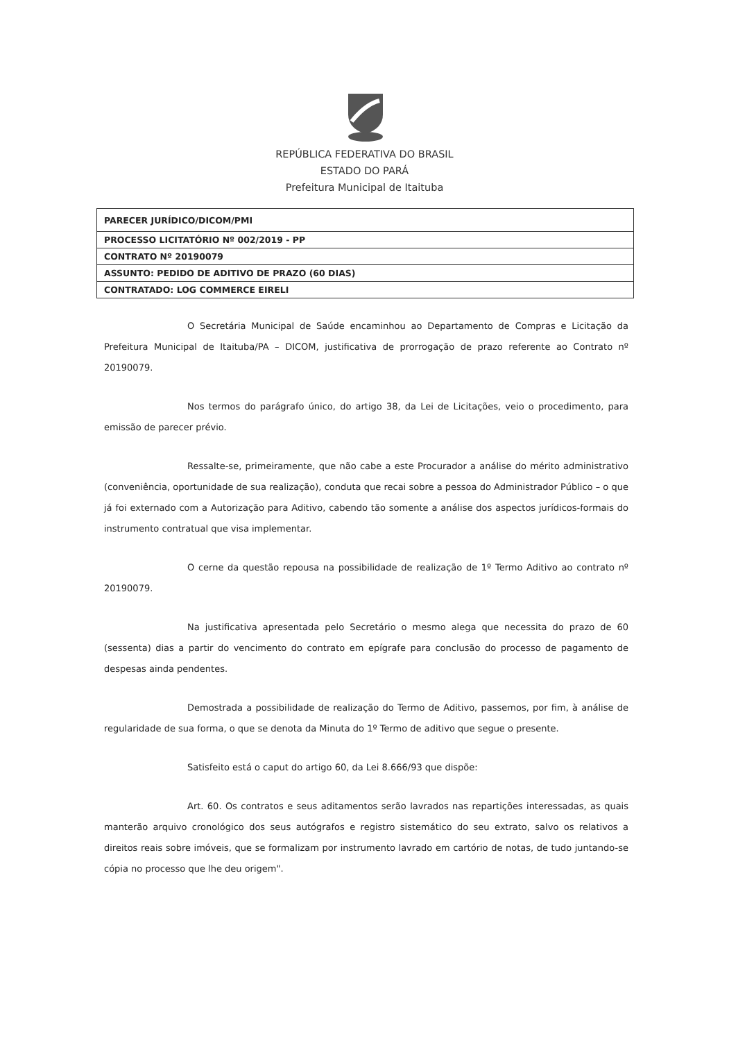REPÚBLICA FEDERATIVA DO BRASIL
ESTADO DO PARÁ
Prefeitura Municipal de Itaituba
| PARECER JURÍDICO/DICOM/PMI |
| PROCESSO LICITATÓRIO Nº 002/2019 - PP |
| CONTRATO Nº 20190079 |
| ASSUNTO: PEDIDO DE ADITIVO DE PRAZO (60 DIAS) |
| CONTRATADO: LOG COMMERCE EIRELI |
O Secretária Municipal de Saúde encaminhou ao Departamento de Compras e Licitação da Prefeitura Municipal de Itaituba/PA – DICOM, justificativa de prorrogação de prazo referente ao Contrato nº 20190079.
Nos termos do parágrafo único, do artigo 38, da Lei de Licitações, veio o procedimento, para emissão de parecer prévio.
Ressalte-se, primeiramente, que não cabe a este Procurador a análise do mérito administrativo (conveniência, oportunidade de sua realização), conduta que recai sobre a pessoa do Administrador Público – o que já foi externado com a Autorização para Aditivo, cabendo tão somente a análise dos aspectos jurídicos-formais do instrumento contratual que visa implementar.
O cerne da questão repousa na possibilidade de realização de 1º Termo Aditivo ao contrato nº 20190079.
Na justificativa apresentada pelo Secretário o mesmo alega que necessita do prazo de 60 (sessenta) dias a partir do vencimento do contrato em epígrafe para conclusão do processo de pagamento de despesas ainda pendentes.
Demostrada a possibilidade de realização do Termo de Aditivo, passemos, por fim, à análise de regularidade de sua forma, o que se denota da Minuta do 1º Termo de aditivo que segue o presente.
Satisfeito está o caput do artigo 60, da Lei 8.666/93 que dispõe:
Art. 60. Os contratos e seus aditamentos serão lavrados nas repartições interessadas, as quais manterão arquivo cronológico dos seus autógrafos e registro sistemático do seu extrato, salvo os relativos a direitos reais sobre imóveis, que se formalizam por instrumento lavrado em cartório de notas, de tudo juntando-se cópia no processo que lhe deu origem".